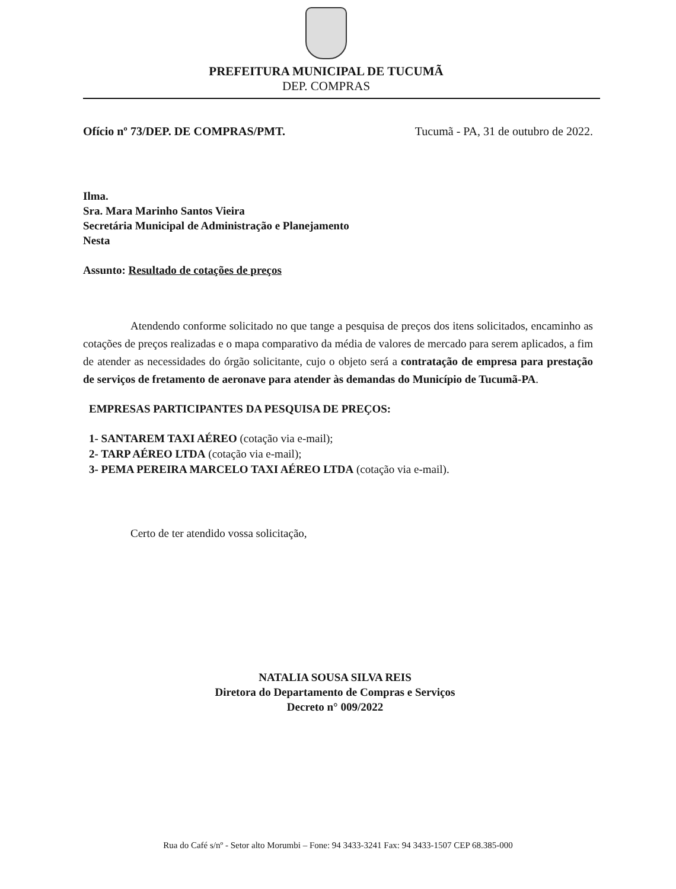PREFEITURA MUNICIPAL DE TUCUMÃ
DEP. COMPRAS
Ofício nº 73/DEP. DE COMPRAS/PMT. Tucumã - PA, 31 de outubro de 2022.
Ilma.
Sra. Mara Marinho Santos Vieira
Secretária Municipal de Administração e Planejamento
Nesta
Assunto: Resultado de cotações de preços
Atendendo conforme solicitado no que tange a pesquisa de preços dos itens solicitados, encaminho as cotações de preços realizadas e o mapa comparativo da média de valores de mercado para serem aplicados, a fim de atender as necessidades do órgão solicitante, cujo o objeto será a contratação de empresa para prestação de serviços de fretamento de aeronave para atender às demandas do Município de Tucumã-PA.
EMPRESAS PARTICIPANTES DA PESQUISA DE PREÇOS:
1- SANTAREM TAXI AÉREO (cotação via e-mail);
2- TARP AÉREO LTDA (cotação via e-mail);
3- PEMA PEREIRA MARCELO TAXI AÉREO LTDA (cotação via e-mail).
Certo de ter atendido vossa solicitação,
NATALIA SOUSA SILVA REIS
Diretora do Departamento de Compras e Serviços
Decreto n° 009/2022
Rua do Café s/nº - Setor alto Morumbi – Fone: 94 3433-3241 Fax: 94 3433-1507 CEP 68.385-000